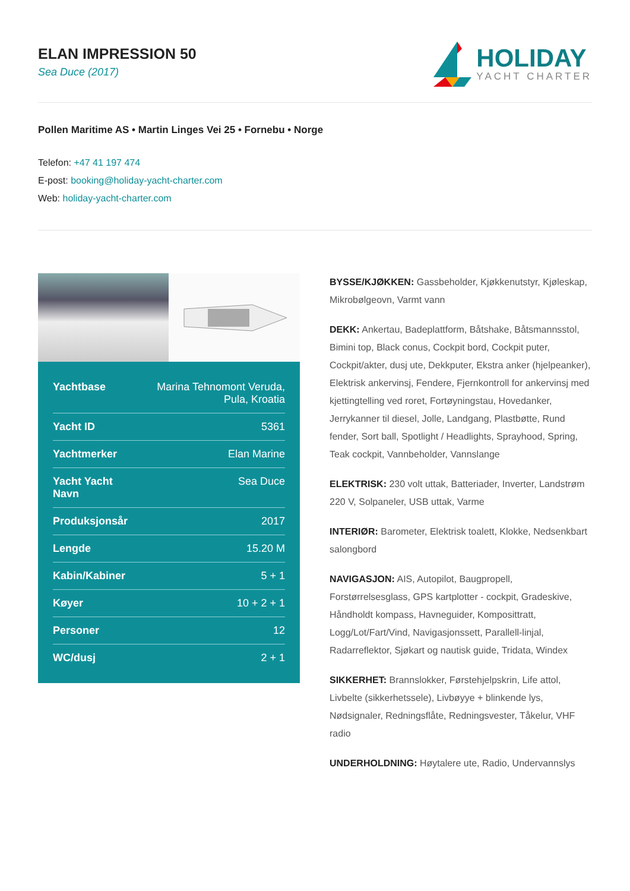ELAN IMPRESSION 50
Sea Duce (2017)
HOLIDAY
YACHT CHARTER
Pollen Maritime AS • Martin Linges Vei 25 • Fornebu • Norge
Telefon: +47 41 197 474
E-post: booking@holiday-yacht-charter.com
Web: holiday-yacht-charter.com
| Yachtbase | Marina Tehnomont Veruda, Pula, Kroatia |
| Yacht ID | 5361 |
| Yachtmerker | Elan Marine |
| Yacht Yacht Navn | Sea Duce |
| Produksjonsår | 2017 |
| Lengde | 15.20 M |
| Kabin/Kabiner | 5 + 1 |
| Køyer | 10 + 2 + 1 |
| Personer | 12 |
| WC/dusj | 2 + 1 |
BYSSE/KJØKKEN: Gassbeholder, Kjøkkenutstyr, Kjøleskap, Mikrobølgeovn, Varmt vann
DEKK: Ankertau, Badeplattform, Båtshake, Båtsmannsstol, Bimini top, Black conus, Cockpit bord, Cockpit puter, Cockpit/akter, dusj ute, Dekkputer, Ekstra anker (hjelpeanker), Elektrisk ankervinsj, Fendere, Fjernkontroll for ankervinsj med kjettingtelling ved roret, Fortøyningstau, Hovedanker, Jerrykanner til diesel, Jolle, Landgang, Plastbøtte, Rund fender, Sort ball, Spotlight / Headlights, Sprayhood, Spring, Teak cockpit, Vannbeholder, Vannslange
ELEKTRISK: 230 volt uttak, Batteriader, Inverter, Landstrøm 220 V, Solpaneler, USB uttak, Varme
INTERIØR: Barometer, Elektrisk toalett, Klokke, Nedsenkbart salongbord
NAVIGASJON: AIS, Autopilot, Baugpropell, Forstørrelsesglass, GPS kartplotter - cockpit, Gradeskive, Håndholdt kompass, Havneguider, Komposittratt, Logg/Lot/Fart/Vind, Navigasjonssett, Parallell-linjal, Radarreflektor, Sjøkart og nautisk guide, Tridata, Windex
SIKKERHET: Brannslokker, Førstehjelpskrin, Life attol, Livbelte (sikkerhetssele), Livbøyye + blinkende lys, Nødsignaler, Redningsflåte, Redningsvester, Tåkelur, VHF radio
UNDERHOLDNING: Høytalere ute, Radio, Undervannslys